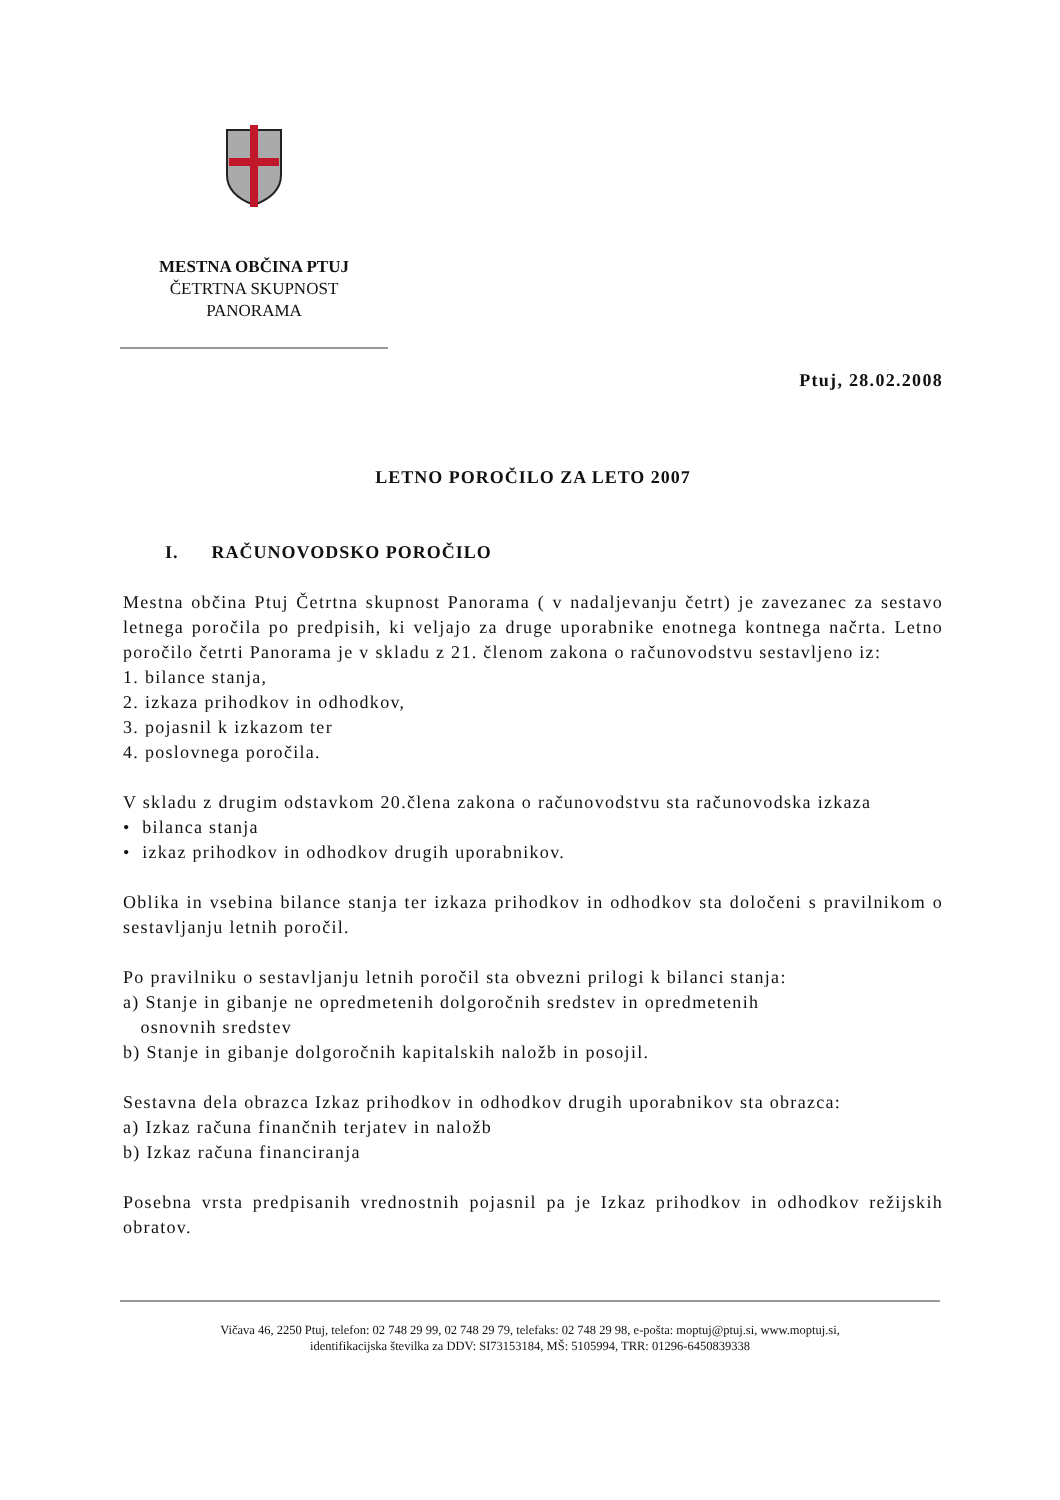MESTNA OBČINA PTUJ
ČETRTNA SKUPNOST
PANORAMA
Ptuj, 28.02.2008
LETNO POROČILO ZA LETO 2007
I. RAČUNOVODSKO POROČILO
Mestna občina Ptuj Četrtna skupnost Panorama ( v nadaljevanju četrt) je zavezanec za sestavo letnega poročila po predpisih, ki veljajo za druge uporabnike enotnega kontnega načrta. Letno poročilo četrti Panorama je v skladu z 21. členom zakona o računovodstvu sestavljeno iz:
1. bilance stanja,
2. izkaza prihodkov in odhodkov,
3. pojasnil k izkazom ter
4. poslovnega poročila.
V skladu z drugim odstavkom 20.člena zakona o računovodstvu sta računovodska izkaza
• bilanca stanja
• izkaz prihodkov in odhodkov drugih uporabnikov.
Oblika in vsebina bilance stanja ter izkaza prihodkov in odhodkov sta določeni s pravilnikom o sestavljanju letnih poročil.
Po pravilniku o sestavljanju letnih poročil sta obvezni prilogi k bilanci stanja:
a) Stanje in gibanje ne opredmetenih dolgoročnih sredstev in opredmetenih
osnovnih sredstev
b) Stanje in gibanje dolgoročnih kapitalskih naložb in posojil.
Sestavna dela obrazca Izkaz prihodkov in odhodkov drugih uporabnikov sta obrazca:
a) Izkaz računa finančnih terjatev in naložb
b) Izkaz računa financiranja
Posebna vrsta predpisanih vrednostnih pojasnil pa je Izkaz prihodkov in odhodkov režijskih obratov.
Vičava 46, 2250 Ptuj, telefon: 02 748 29 99, 02 748 29 79, telefaks: 02 748 29 98, e-pošta: moptuj@ptuj.si, www.moptuj.si,
identifikacijska številka za DDV: SI73153184, MŠ: 5105994, TRR: 01296-6450839338